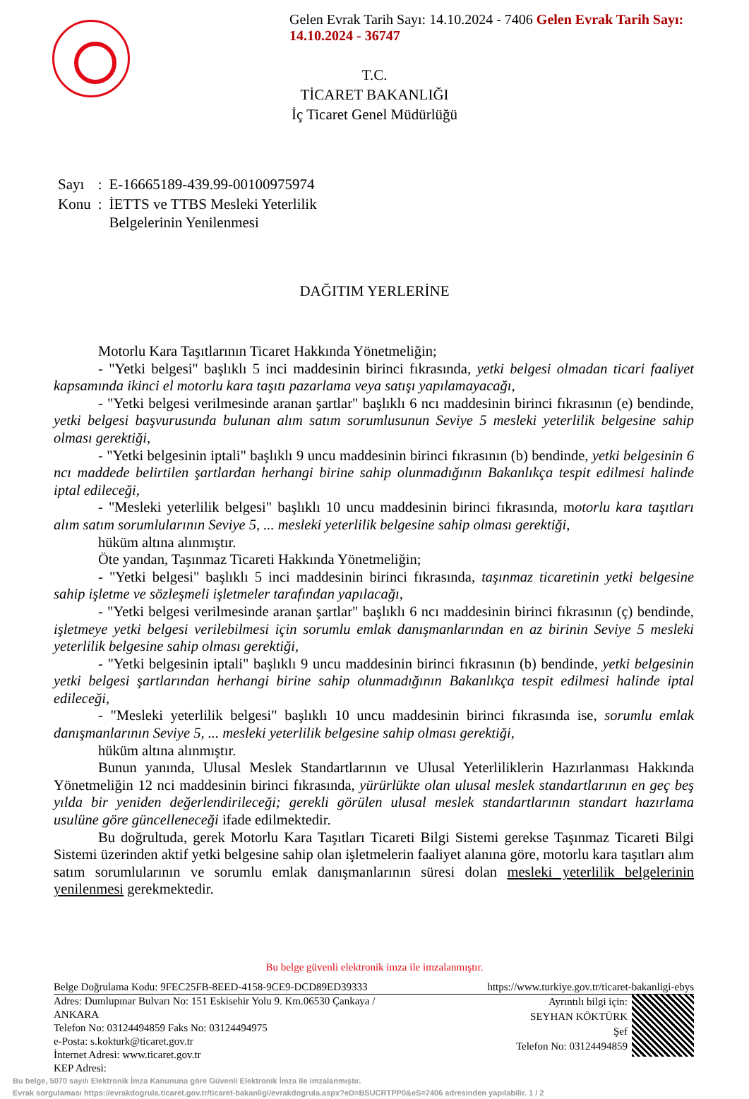Gelen Evrak Tarih Sayı: 14.10.2024 - 7406 Gelen Evrak Tarih Sayı: 14.10.2024 - 36747
T.C.
TİCARET BAKANLIĞI
İç Ticaret Genel Müdürlüğü
| Sayı | : | E-16665189-439.99-00100975974 |
| Konu | : | İETTS ve TTBS Mesleki Yeterlilik Belgelerinin Yenilenmesi |
DAĞITIM YERLERİNE
Motorlu Kara Taşıtlarının Ticaret Hakkında Yönetmeliğin;
- "Yetki belgesi" başlıklı 5 inci maddesinin birinci fıkrasında, yetki belgesi olmadan ticari faaliyet kapsamında ikinci el motorlu kara taşıtı pazarlama veya satışı yapılamayacağı,
- "Yetki belgesi verilmesinde aranan şartlar" başlıklı 6 ncı maddesinin birinci fıkrasının (e) bendinde, yetki belgesi başvurusunda bulunan alım satım sorumlusunun Seviye 5 mesleki yeterlilik belgesine sahip olması gerektiği,
- "Yetki belgesinin iptali" başlıklı 9 uncu maddesinin birinci fıkrasının (b) bendinde, yetki belgesinin 6 ncı maddede belirtilen şartlardan herhangi birine sahip olunmadığının Bakanlıkça tespit edilmesi halinde iptal edileceği,
- "Mesleki yeterlilik belgesi" başlıklı 10 uncu maddesinin birinci fıkrasında, motorlu kara taşıtları alım satım sorumlularının Seviye 5, ... mesleki yeterlilik belgesine sahip olması gerektiği,
hüküm altına alınmıştır.
Öte yandan, Taşınmaz Ticareti Hakkında Yönetmeliğin;
- "Yetki belgesi" başlıklı 5 inci maddesinin birinci fıkrasında, taşınmaz ticaretinin yetki belgesine sahip işletme ve sözleşmeli işletmeler tarafından yapılacağı,
- "Yetki belgesi verilmesinde aranan şartlar" başlıklı 6 ncı maddesinin birinci fıkrasının (ç) bendinde, işletmeye yetki belgesi verilebilmesi için sorumlu emlak danışmanlarından en az birinin Seviye 5 mesleki yeterlilik belgesine sahip olması gerektiği,
- "Yetki belgesinin iptali" başlıklı 9 uncu maddesinin birinci fıkrasının (b) bendinde, yetki belgesinin yetki belgesi şartlarından herhangi birine sahip olunmadığının Bakanlıkça tespit edilmesi halinde iptal edileceği,
- "Mesleki yeterlilik belgesi" başlıklı 10 uncu maddesinin birinci fıkrasında ise, sorumlu emlak danışmanlarının Seviye 5, ... mesleki yeterlilik belgesine sahip olması gerektiği,
hüküm altına alınmıştır.
Bunun yanında, Ulusal Meslek Standartlarının ve Ulusal Yeterliliklerin Hazırlanması Hakkında Yönetmeliğin 12 nci maddesinin birinci fıkrasında, yürürlükte olan ulusal meslek standartlarının en geç beş yılda bir yeniden değerlendirileceği; gerekli görülen ulusal meslek standartlarının standart hazırlama usulüne göre güncelleneceği ifade edilmektedir.
Bu doğrultuda, gerek Motorlu Kara Taşıtları Ticareti Bilgi Sistemi gerekse Taşınmaz Ticareti Bilgi Sistemi üzerinden aktif yetki belgesine sahip olan işletmelerin faaliyet alanına göre, motorlu kara taşıtları alım satım sorumlularının ve sorumlu emlak danışmanlarının süresi dolan mesleki yeterlilik belgelerinin yenilenmesi gerekmektedir.
Bu belge güvenli elektronik imza ile imzalanmıştır.
Belge Doğrulama Kodu: 9FEC25FB-8EED-4158-9CE9-DCD89ED39333 https://www.turkiye.gov.tr/ticaret-bakanligi-ebys
Adres: Dumlupınar Bulvarı No: 151 Eskisehir Yolu 9. Km.06530 Çankaya /
ANKARA
Telefon No: 03124494859 Faks No: 03124494975
e-Posta: s.kokturk@ticaret.gov.tr
İnternet Adresi: www.ticaret.gov.tr
KEP Adresi:
Ayrıntılı bilgi için:
SEYHAN KÖKTÜRK
Şef
Telefon No: 03124494859
Bu belge, 5070 sayılı Elektronik İmza Kanununa göre Güvenli Elektronik İmza ile imzalanmıştır.
Evrak sorgulaması https://evrakdogrula.ticaret.gov.tr/ticaret-bakanligi/evrakdogrula.aspx?eD=BSUCRTPP0&eS=7406 adresinden yapılabilir. 1 / 2